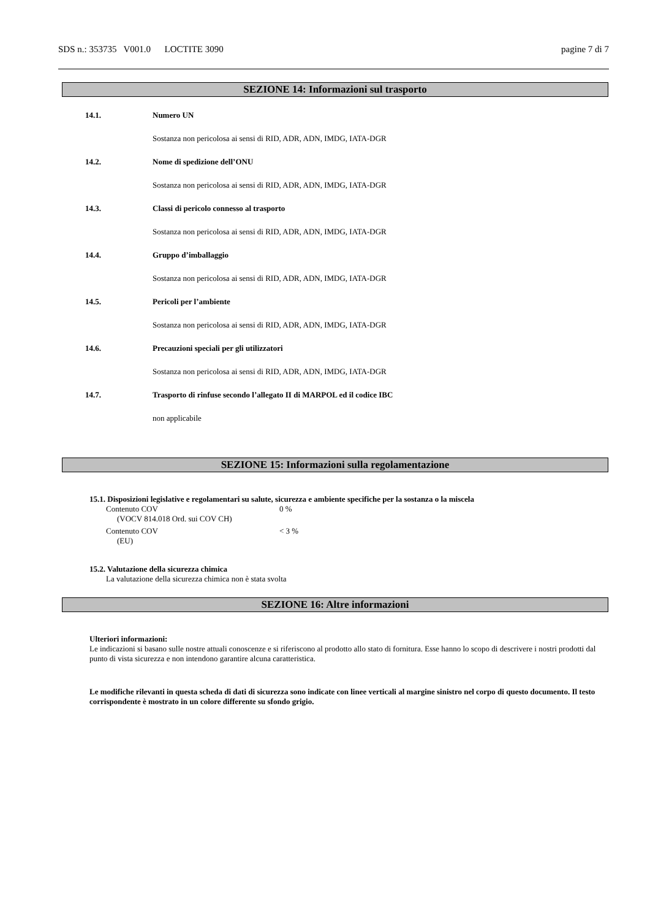SDS n.: 353735 V001.0 LOCTITE 3090 pagine 7 di 7
SEZIONE 14: Informazioni sul trasporto
14.1. Numero UN
Sostanza non pericolosa ai sensi di RID, ADR, ADN, IMDG, IATA-DGR
14.2. Nome di spedizione dell’ONU
Sostanza non pericolosa ai sensi di RID, ADR, ADN, IMDG, IATA-DGR
14.3. Classi di pericolo connesso al trasporto
Sostanza non pericolosa ai sensi di RID, ADR, ADN, IMDG, IATA-DGR
14.4. Gruppo d’imballaggio
Sostanza non pericolosa ai sensi di RID, ADR, ADN, IMDG, IATA-DGR
14.5. Pericoli per l’ambiente
Sostanza non pericolosa ai sensi di RID, ADR, ADN, IMDG, IATA-DGR
14.6. Precauzioni speciali per gli utilizzatori
Sostanza non pericolosa ai sensi di RID, ADR, ADN, IMDG, IATA-DGR
14.7. Trasporto di rinfuse secondo l’allegato II di MARPOL ed il codice IBC
non applicabile
SEZIONE 15: Informazioni sulla regolamentazione
15.1. Disposizioni legislative e regolamentari su salute, sicurezza e ambiente specifiche per la sostanza o la miscela
Contenuto COV 0 %
(VOCV 814.018 Ord. sui COV CH)
Contenuto COV < 3 %
(EU)
15.2. Valutazione della sicurezza chimica
La valutazione della sicurezza chimica non è stata svolta
SEZIONE 16: Altre informazioni
Ulteriori informazioni:
Le indicazioni si basano sulle nostre attuali conoscenze e si riferiscono al prodotto allo stato di fornitura. Esse hanno lo scopo di descrivere i nostri prodotti dal punto di vista sicurezza e non intendono garantire alcuna caratteristica.
Le modifiche rilevanti in questa scheda di dati di sicurezza sono indicate con linee verticali al margine sinistro nel corpo di questo documento. Il testo corrispondente è mostrato in un colore differente su sfondo grigio.